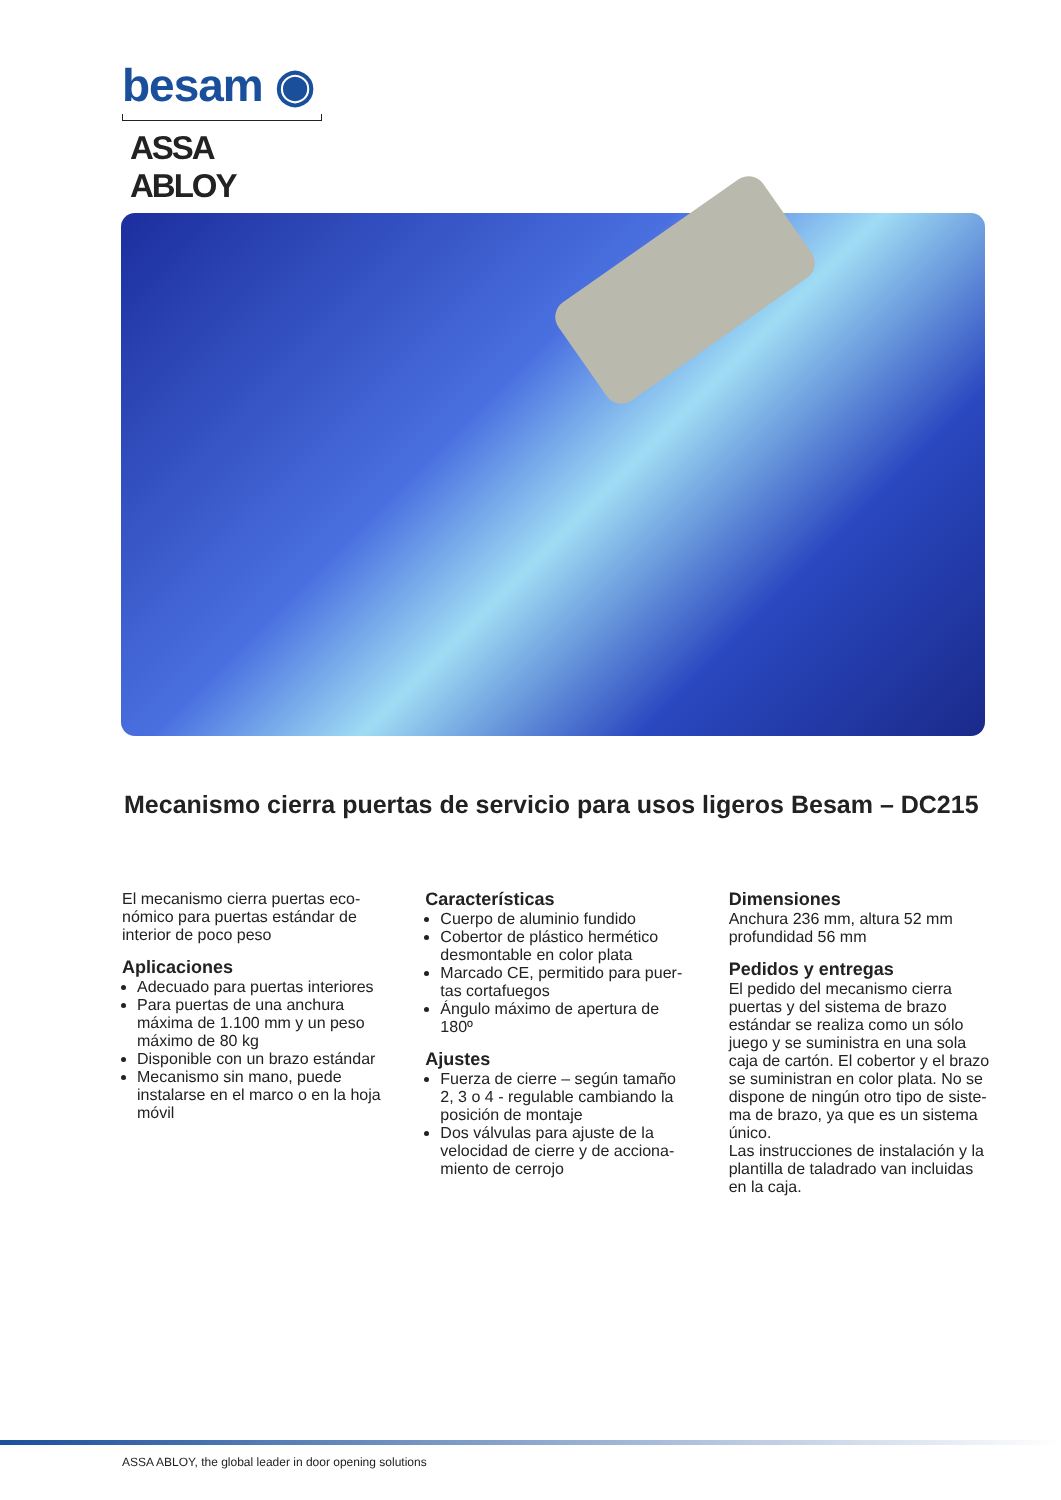besam ◉
ASSA ABLOY
Mecanismo cierra puertas de servicio para usos ligeros Besam – DC215
El mecanismo cierra puertas eco-nómico para puertas estándar de interior de poco peso
Aplicaciones
Adecuado para puertas interiores
Para puertas de una anchura máxima de 1.100 mm y un peso máximo de 80 kg
Disponible con un brazo estándar
Mecanismo sin mano, puede instalarse en el marco o en la hoja móvil
Características
Cuerpo de aluminio fundido
Cobertor de plástico hermético desmontable en color plata
Marcado CE, permitido para puer-tas cortafuegos
Ángulo máximo de apertura de 180º
Ajustes
Fuerza de cierre – según tamaño 2, 3 o 4 - regulable cambiando la posición de montaje
Dos válvulas para ajuste de la velocidad de cierre y de acciona-miento de cerrojo
Dimensiones
Anchura 236 mm, altura 52 mm profundidad 56 mm
Pedidos y entregas
El pedido del mecanismo cierra puertas y del sistema de brazo estándar se realiza como un sólo juego y se suministra en una sola caja de cartón. El cobertor y el brazo se suministran en color plata. No se dispone de ningún otro tipo de siste-ma de brazo, ya que es un sistema único.
Las instrucciones de instalación y la plantilla de taladrado van incluidas en la caja.
ASSA ABLOY, the global leader in door opening solutions